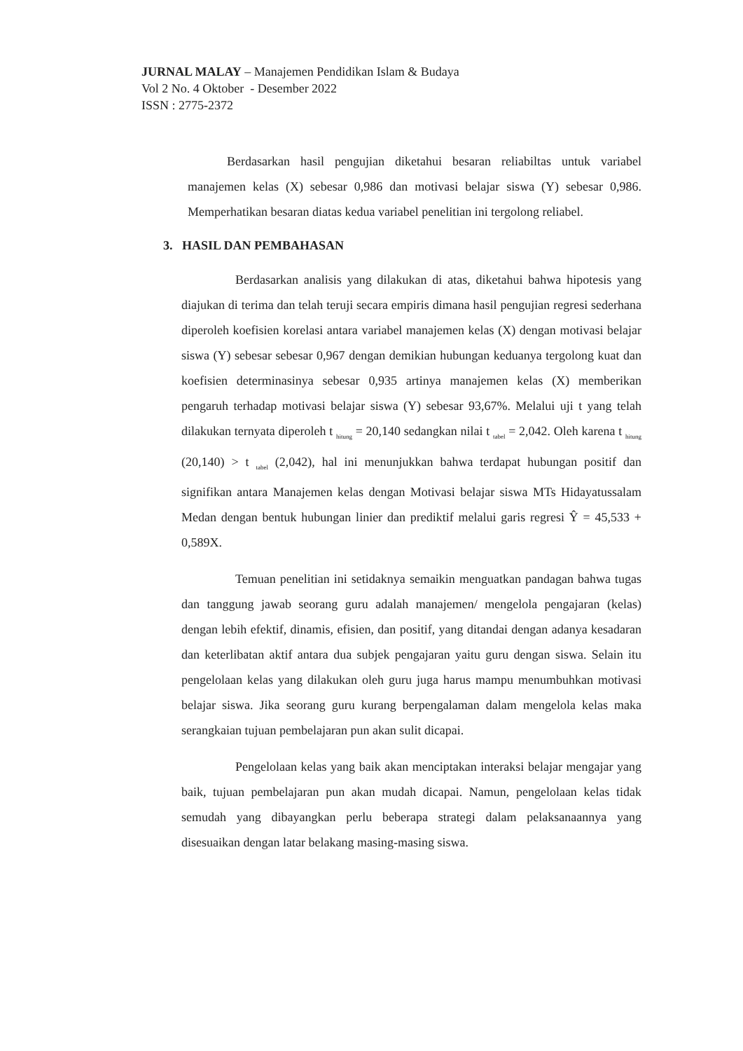JURNAL MALAY – Manajemen Pendidikan Islam & Budaya
Vol 2 No. 4 Oktober - Desember 2022
ISSN : 2775-2372
Berdasarkan hasil pengujian diketahui besaran reliabiltas untuk variabel manajemen kelas (X) sebesar 0,986 dan motivasi belajar siswa (Y) sebesar 0,986. Memperhatikan besaran diatas kedua variabel penelitian ini tergolong reliabel.
3. HASIL DAN PEMBAHASAN
Berdasarkan analisis yang dilakukan di atas, diketahui bahwa hipotesis yang diajukan di terima dan telah teruji secara empiris dimana hasil pengujian regresi sederhana diperoleh koefisien korelasi antara variabel manajemen kelas (X) dengan motivasi belajar siswa (Y) sebesar sebesar 0,967 dengan demikian hubungan keduanya tergolong kuat dan koefisien determinasinya sebesar 0,935 artinya manajemen kelas (X) memberikan pengaruh terhadap motivasi belajar siswa (Y) sebesar 93,67%. Melalui uji t yang telah dilakukan ternyata diperoleh t <sub>hitung</sub> = 20,140 sedangkan nilai t <sub>tabel</sub> = 2,042. Oleh karena t <sub>hitung</sub> (20,140) > t <sub>tabel</sub> (2,042), hal ini menunjukkan bahwa terdapat hubungan positif dan signifikan antara Manajemen kelas dengan Motivasi belajar siswa MTs Hidayatussalam Medan dengan bentuk hubungan linier dan prediktif melalui garis regresi Ŷ = 45,533 + 0,589X.
Temuan penelitian ini setidaknya semaikin menguatkan pandagan bahwa tugas dan tanggung jawab seorang guru adalah manajemen/ mengelola pengajaran (kelas) dengan lebih efektif, dinamis, efisien, dan positif, yang ditandai dengan adanya kesadaran dan keterlibatan aktif antara dua subjek pengajaran yaitu guru dengan siswa. Selain itu pengelolaan kelas yang dilakukan oleh guru juga harus mampu menumbuhkan motivasi belajar siswa. Jika seorang guru kurang berpengalaman dalam mengelola kelas maka serangkaian tujuan pembelajaran pun akan sulit dicapai.
Pengelolaan kelas yang baik akan menciptakan interaksi belajar mengajar yang baik, tujuan pembelajaran pun akan mudah dicapai. Namun, pengelolaan kelas tidak semudah yang dibayangkan perlu beberapa strategi dalam pelaksanaannya yang disesuaikan dengan latar belakang masing-masing siswa.